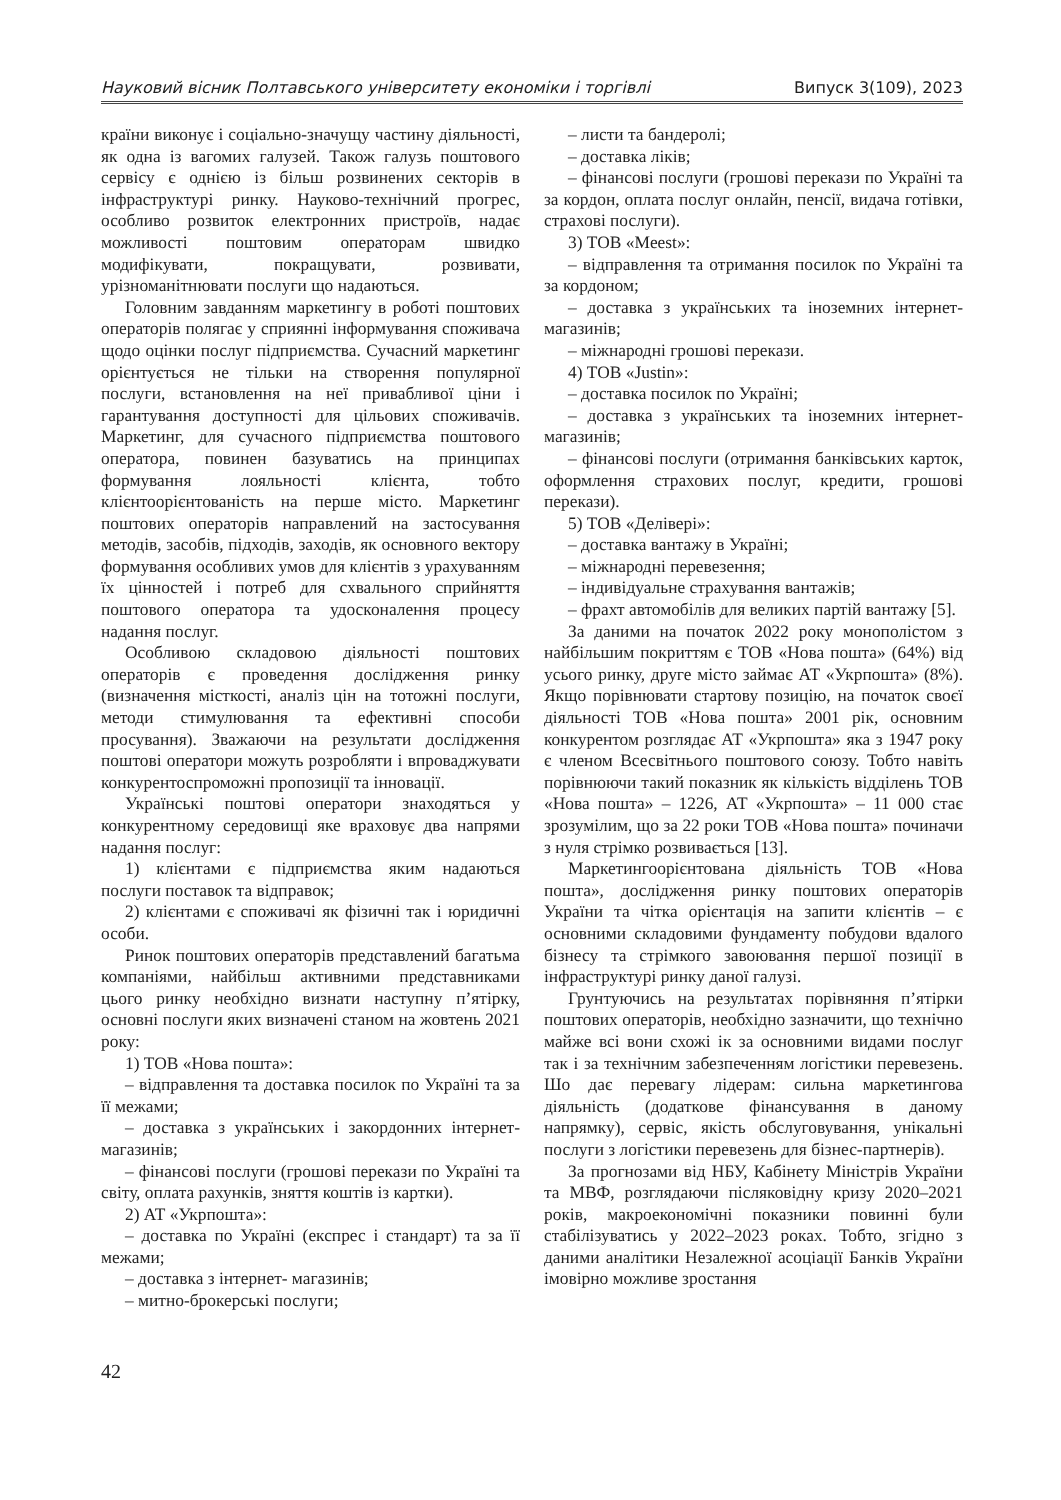Науковий вісник Полтавського університету економіки і торгівлі Випуск 3(109), 2023
країни виконує і соціально-значущу частину діяльності, як одна із вагомих галузей. Також галузь поштового сервісу є однією із більш розвинених секторів в інфраструктурі ринку. Науково-технічний прогрес, особливо розвиток електронних пристроїв, надає можливості поштовим операторам швидко модифікувати, покращувати, розвивати, урізноманітнювати послуги що надаються.
Головним завданням маркетингу в роботі поштових операторів полягає у сприянні інформування споживача щодо оцінки послуг підприємства. Сучасний маркетинг орієнтується не тільки на створення популярної послуги, встановлення на неї привабливої ціни і гарантування доступності для цільових споживачів. Маркетинг, для сучасного підприємства поштового оператора, повинен базуватись на принципах формування лояльності клієнта, тобто клієнтоорієнтованість на перше місто. Маркетинг поштових операторів направлений на застосування методів, засобів, підходів, заходів, як основного вектору формування особливих умов для клієнтів з урахуванням їх цінностей і потреб для схвального сприйняття поштового оператора та удосконалення процесу надання послуг.
Особливою складовою діяльності поштових операторів є проведення дослідження ринку (визначення місткості, аналіз цін на тотожні послуги, методи стимулювання та ефективні способи просування). Зважаючи на результати дослідження поштові оператори можуть розробляти і впроваджувати конкурентоспроможні пропозиції та інновації.
Українські поштові оператори знаходяться у конкурентному середовищі яке враховує два напрями надання послуг:
1) клієнтами є підприємства яким надаються послуги поставок та відправок;
2) клієнтами є споживачі як фізичні так і юридичні особи.
Ринок поштових операторів представлений багатьма компаніями, найбільш активними представниками цього ринку необхідно визнати наступну п’ятірку, основні послуги яких визначені станом на жовтень 2021 року:
1) ТОВ «Нова пошта»:
– відправлення та доставка посилок по Україні та за її межами;
– доставка з українських і закордонних інтернет-магазинів;
– фінансові послуги (грошові перекази по Україні та світу, оплата рахунків, зняття коштів із картки).
2) АТ «Укрпошта»:
– доставка по Україні (експрес і стандарт) та за її межами;
– доставка з інтернет- магазинів;
– митно-брокерські послуги;
– листи та бандеролі;
– доставка ліків;
– фінансові послуги (грошові перекази по Україні та за кордон, оплата послуг онлайн, пенсії, видача готівки, страхові послуги).
3) ТОВ «Meest»:
– відправлення та отримання посилок по Україні та за кордоном;
– доставка з українських та іноземних інтернет-магазинів;
– міжнародні грошові перекази.
4) ТОВ «Justin»:
– доставка посилок по Україні;
– доставка з українських та іноземних інтернет-магазинів;
– фінансові послуги (отримання банківських карток, оформлення страхових послуг, кредити, грошові перекази).
5) ТОВ «Делівері»:
– доставка вантажу в Україні;
– міжнародні перевезення;
– індивідуальне страхування вантажів;
– фрахт автомобілів для великих партій вантажу [5].
За даними на початок 2022 року монополістом з найбільшим покриттям є ТОВ «Нова пошта» (64%) від усього ринку, друге місто займає АТ «Укрпошта» (8%). Якщо порівнювати стартову позицію, на початок своєї діяльності ТОВ «Нова пошта» 2001 рік, основним конкурентом розглядає АТ «Укрпошта» яка з 1947 року є членом Всесвітнього поштового союзу. Тобто навіть порівнюючи такий показник як кількість відділень ТОВ «Нова пошта» – 1226, АТ «Укрпошта» – 11 000 стає зрозумілим, що за 22 роки ТОВ «Нова пошта» починачи з нуля стрімко розвивається [13].
Маркетингоорієнтована діяльність ТОВ «Нова пошта», дослідження ринку поштових операторів України та чітка орієнтація на запити клієнтів – є основними складовими фундаменту побудови вдалого бізнесу та стрімкого завоювання першої позиції в інфраструктурі ринку даної галузі.
Грунтуючись на результатах порівняння п’ятірки поштових операторів, необхідно зазначити, що технічно майже всі вони схожі ік за основними видами послуг так і за технічним забезпеченням логістики перевезень. Шо дає перевагу лідерам: сильна маркетингова діяльність (додаткове фінансування в даному напрямку), сервіс, якість обслуговування, унікальні послуги з логістики перевезень для бізнес-партнерів).
За прогнозами від НБУ, Кабінету Міністрів України та МВФ, розглядаючи післяковідну кризу 2020–2021 років, макроекономічні показники повинні були стабілізуватись у 2022–2023 роках. Тобто, згідно з даними аналітики Незалежної асоціації Банків України імовірно можливе зростання
42